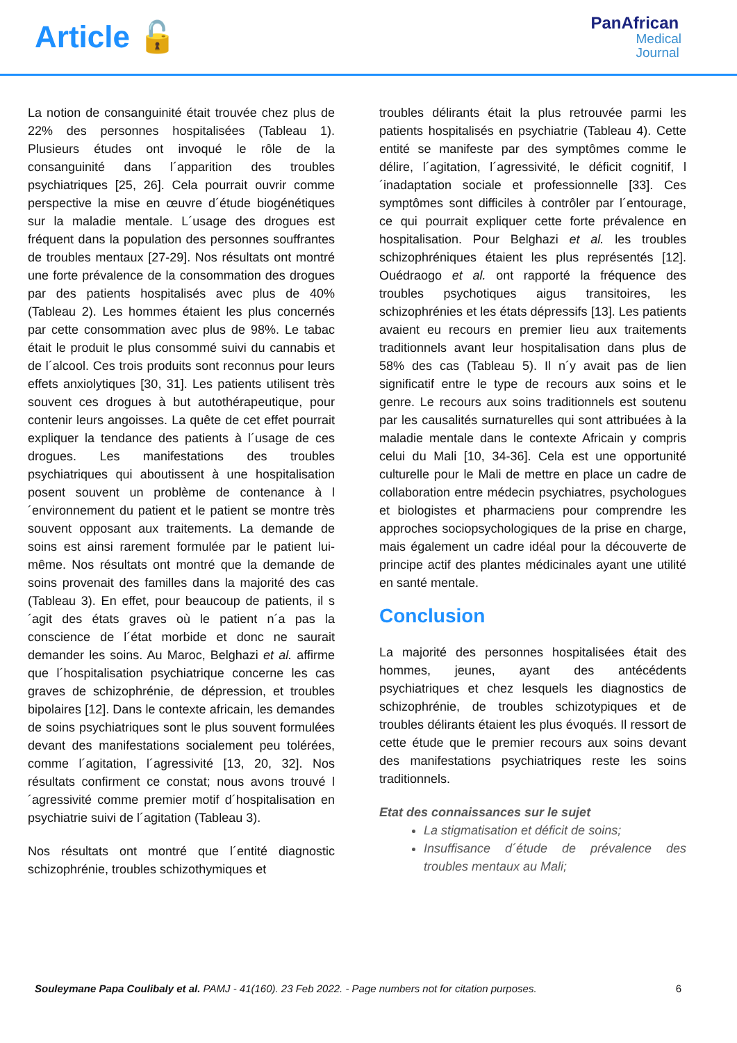Article 🔓
PanAfrican
Medical
Journal
La notion de consanguinité était trouvée chez plus de 22% des personnes hospitalisées (Tableau 1). Plusieurs études ont invoqué le rôle de la consanguinité dans l´apparition des troubles psychiatriques [25, 26]. Cela pourrait ouvrir comme perspective la mise en œuvre d´étude biogénétiques sur la maladie mentale. L´usage des drogues est fréquent dans la population des personnes souffrantes de troubles mentaux [27-29]. Nos résultats ont montré une forte prévalence de la consommation des drogues par des patients hospitalisés avec plus de 40% (Tableau 2). Les hommes étaient les plus concernés par cette consommation avec plus de 98%. Le tabac était le produit le plus consommé suivi du cannabis et de l´alcool. Ces trois produits sont reconnus pour leurs effets anxiolytiques [30, 31]. Les patients utilisent très souvent ces drogues à but autothérapeutique, pour contenir leurs angoisses. La quête de cet effet pourrait expliquer la tendance des patients à l´usage de ces drogues. Les manifestations des troubles psychiatriques qui aboutissent à une hospitalisation posent souvent un problème de contenance à l´environnement du patient et le patient se montre très souvent opposant aux traitements. La demande de soins est ainsi rarement formulée par le patient lui-même. Nos résultats ont montré que la demande de soins provenait des familles dans la majorité des cas (Tableau 3). En effet, pour beaucoup de patients, il s´agit des états graves où le patient n´a pas la conscience de l´état morbide et donc ne saurait demander les soins. Au Maroc, Belghazi et al. affirme que l´hospitalisation psychiatrique concerne les cas graves de schizophrénie, de dépression, et troubles bipolaires [12]. Dans le contexte africain, les demandes de soins psychiatriques sont le plus souvent formulées devant des manifestations socialement peu tolérées, comme l´agitation, l´agressivité [13, 20, 32]. Nos résultats confirment ce constat; nous avons trouvé l´agressivité comme premier motif d´hospitalisation en psychiatrie suivi de l´agitation (Tableau 3).
Nos résultats ont montré que l´entité diagnostic schizophrénie, troubles schizothymiques et
troubles délirants était la plus retrouvée parmi les patients hospitalisés en psychiatrie (Tableau 4). Cette entité se manifeste par des symptômes comme le délire, l´agitation, l´agressivité, le déficit cognitif, l´inadaptation sociale et professionnelle [33]. Ces symptômes sont difficiles à contrôler par l´entourage, ce qui pourrait expliquer cette forte prévalence en hospitalisation. Pour Belghazi et al. les troubles schizophréniques étaient les plus représentés [12]. Ouédraogo et al. ont rapporté la fréquence des troubles psychotiques aigus transitoires, les schizophrénies et les états dépressifs [13]. Les patients avaient eu recours en premier lieu aux traitements traditionnels avant leur hospitalisation dans plus de 58% des cas (Tableau 5). Il n´y avait pas de lien significatif entre le type de recours aux soins et le genre. Le recours aux soins traditionnels est soutenu par les causalités surnaturelles qui sont attribuées à la maladie mentale dans le contexte Africain y compris celui du Mali [10, 34-36]. Cela est une opportunité culturelle pour le Mali de mettre en place un cadre de collaboration entre médecin psychiatres, psychologues et biologistes et pharmaciens pour comprendre les approches sociopsychologiques de la prise en charge, mais également un cadre idéal pour la découverte de principe actif des plantes médicinales ayant une utilité en santé mentale.
Conclusion
La majorité des personnes hospitalisées était des hommes, jeunes, ayant des antécédents psychiatriques et chez lesquels les diagnostics de schizophrénie, de troubles schizotypiques et de troubles délirants étaient les plus évoqués. Il ressort de cette étude que le premier recours aux soins devant des manifestations psychiatriques reste les soins traditionnels.
Etat des connaissances sur le sujet
La stigmatisation et déficit de soins;
Insuffisance d´étude de prévalence des troubles mentaux au Mali;
Souleymane Papa Coulibaly et al. PAMJ - 41(160). 23 Feb 2022. - Page numbers not for citation purposes. 6